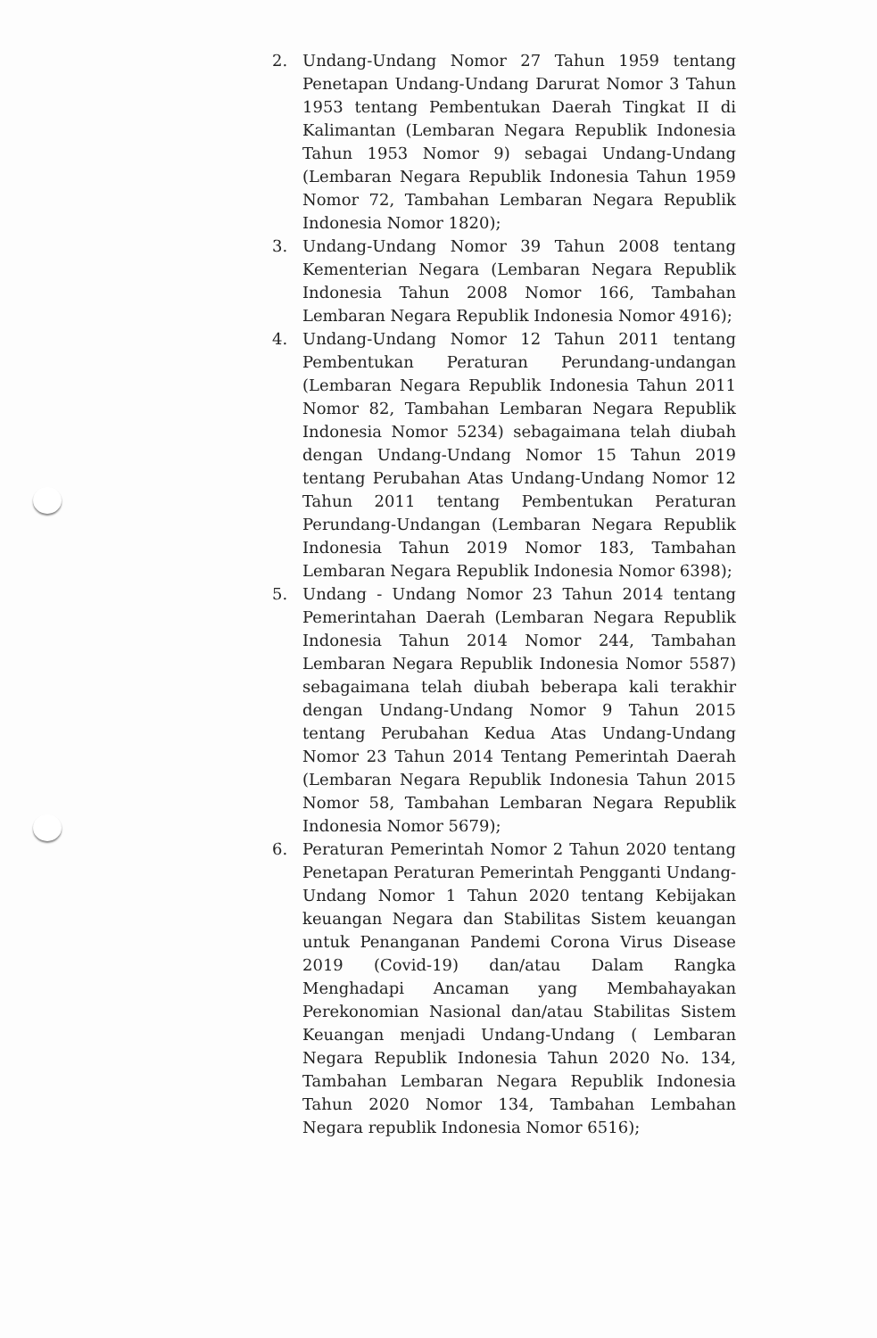2. Undang-Undang Nomor 27 Tahun 1959 tentang Penetapan Undang-Undang Darurat Nomor 3 Tahun 1953 tentang Pembentukan Daerah Tingkat II di Kalimantan (Lembaran Negara Republik Indonesia Tahun 1953 Nomor 9) sebagai Undang-Undang (Lembaran Negara Republik Indonesia Tahun 1959 Nomor 72, Tambahan Lembaran Negara Republik Indonesia Nomor 1820);
3. Undang-Undang Nomor 39 Tahun 2008 tentang Kementerian Negara (Lembaran Negara Republik Indonesia Tahun 2008 Nomor 166, Tambahan Lembaran Negara Republik Indonesia Nomor 4916);
4. Undang-Undang Nomor 12 Tahun 2011 tentang Pembentukan Peraturan Perundang-undangan (Lembaran Negara Republik Indonesia Tahun 2011 Nomor 82, Tambahan Lembaran Negara Republik Indonesia Nomor 5234) sebagaimana telah diubah dengan Undang-Undang Nomor 15 Tahun 2019 tentang Perubahan Atas Undang-Undang Nomor 12 Tahun 2011 tentang Pembentukan Peraturan Perundang-Undangan (Lembaran Negara Republik Indonesia Tahun 2019 Nomor 183, Tambahan Lembaran Negara Republik Indonesia Nomor 6398);
5. Undang - Undang Nomor 23 Tahun 2014 tentang Pemerintahan Daerah (Lembaran Negara Republik Indonesia Tahun 2014 Nomor 244, Tambahan Lembaran Negara Republik Indonesia Nomor 5587) sebagaimana telah diubah beberapa kali terakhir dengan Undang-Undang Nomor 9 Tahun 2015 tentang Perubahan Kedua Atas Undang-Undang Nomor 23 Tahun 2014 Tentang Pemerintah Daerah (Lembaran Negara Republik Indonesia Tahun 2015 Nomor 58, Tambahan Lembaran Negara Republik Indonesia Nomor 5679);
6. Peraturan Pemerintah Nomor 2 Tahun 2020 tentang Penetapan Peraturan Pemerintah Pengganti Undang-Undang Nomor 1 Tahun 2020 tentang Kebijakan keuangan Negara dan Stabilitas Sistem keuangan untuk Penanganan Pandemi Corona Virus Disease 2019 (Covid-19) dan/atau Dalam Rangka Menghadapi Ancaman yang Membahayakan Perekonomian Nasional dan/atau Stabilitas Sistem Keuangan menjadi Undang-Undang ( Lembaran Negara Republik Indonesia Tahun 2020 No. 134, Tambahan Lembaran Negara Republik Indonesia Tahun 2020 Nomor 134, Tambahan Lembahan Negara republik Indonesia Nomor 6516);